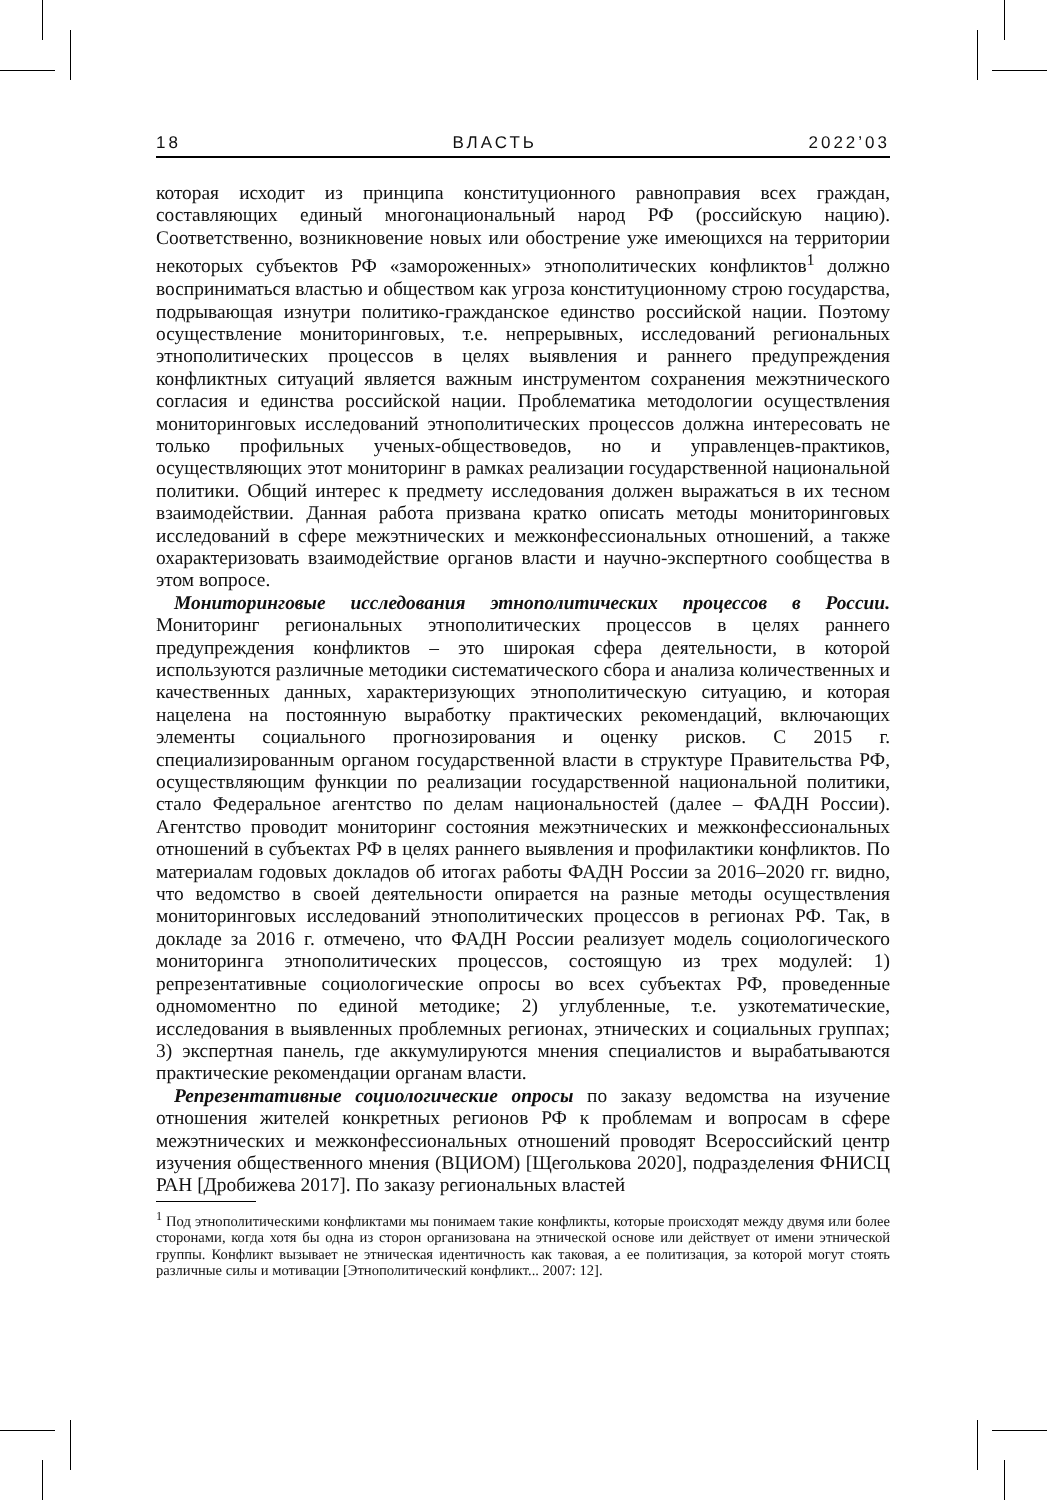18 ВЛАСТЬ 2022’03
которая исходит из принципа конституционного равноправия всех граждан, составляющих единый многонациональный народ РФ (российскую нацию). Соответственно, возникновение новых или обострение уже имеющихся на территории некоторых субъектов РФ «замороженных» этнополитических конфликтов<sup>1</sup> должно восприниматься властью и обществом как угроза конституционному строю государства, подрывающая изнутри политико-гражданское единство российской нации. Поэтому осуществление мониторинговых, т.е. непрерывных, исследований региональных этнополитических процессов в целях выявления и раннего предупреждения конфликтных ситуаций является важным инструментом сохранения межэтнического согласия и единства российской нации. Проблематика методологии осуществления мониторинговых исследований этнополитических процессов должна интересовать не только профильных ученых-обществоведов, но и управленцев-практиков, осуществляющих этот мониторинг в рамках реализации государственной национальной политики. Общий интерес к предмету исследования должен выражаться в их тесном взаимодействии. Данная работа призвана кратко описать методы мониторинговых исследований в сфере межэтнических и межконфессиональных отношений, а также охарактеризовать взаимодействие органов власти и научно-экспертного сообщества в этом вопросе.
Мониторинговые исследования этнополитических процессов в России. Мониторинг региональных этнополитических процессов в целях раннего предупреждения конфликтов – это широкая сфера деятельности, в которой используются различные методики систематического сбора и анализа количественных и качественных данных, характеризующих этнополитическую ситуацию, и которая нацелена на постоянную выработку практических рекомендаций, включающих элементы социального прогнозирования и оценку рисков. С 2015 г. специализированным органом государственной власти в структуре Правительства РФ, осуществляющим функции по реализации государственной национальной политики, стало Федеральное агентство по делам национальностей (далее – ФАДН России). Агентство проводит мониторинг состояния межэтнических и межконфессиональных отношений в субъектах РФ в целях раннего выявления и профилактики конфликтов. По материалам годовых докладов об итогах работы ФАДН России за 2016–2020 гг. видно, что ведомство в своей деятельности опирается на разные методы осуществления мониторинговых исследований этнополитических процессов в регионах РФ. Так, в докладе за 2016 г. отмечено, что ФАДН России реализует модель социологического мониторинга этнополитических процессов, состоящую из трех модулей: 1) репрезентативные социологические опросы во всех субъектах РФ, проведенные одномоментно по единой методике; 2) углубленные, т.е. узкотематические, исследования в выявленных проблемных регионах, этнических и социальных группах; 3) экспертная панель, где аккумулируются мнения специалистов и вырабатываются практические рекомендации органам власти.
Репрезентативные социологические опросы по заказу ведомства на изучение отношения жителей конкретных регионов РФ к проблемам и вопросам в сфере межэтнических и межконфессиональных отношений проводят Всероссийский центр изучения общественного мнения (ВЦИОМ) [Щеголькова 2020], подразделения ФНИСЦ РАН [Дробижева 2017]. По заказу региональных властей
<sup>1</sup> Под этнополитическими конфликтами мы понимаем такие конфликты, которые происходят между двумя или более сторонами, когда хотя бы одна из сторон организована на этнической основе или действует от имени этнической группы. Конфликт вызывает не этническая идентичность как таковая, а ее политизация, за которой могут стоять различные силы и мотивации [Этнополитический конфликт... 2007: 12].